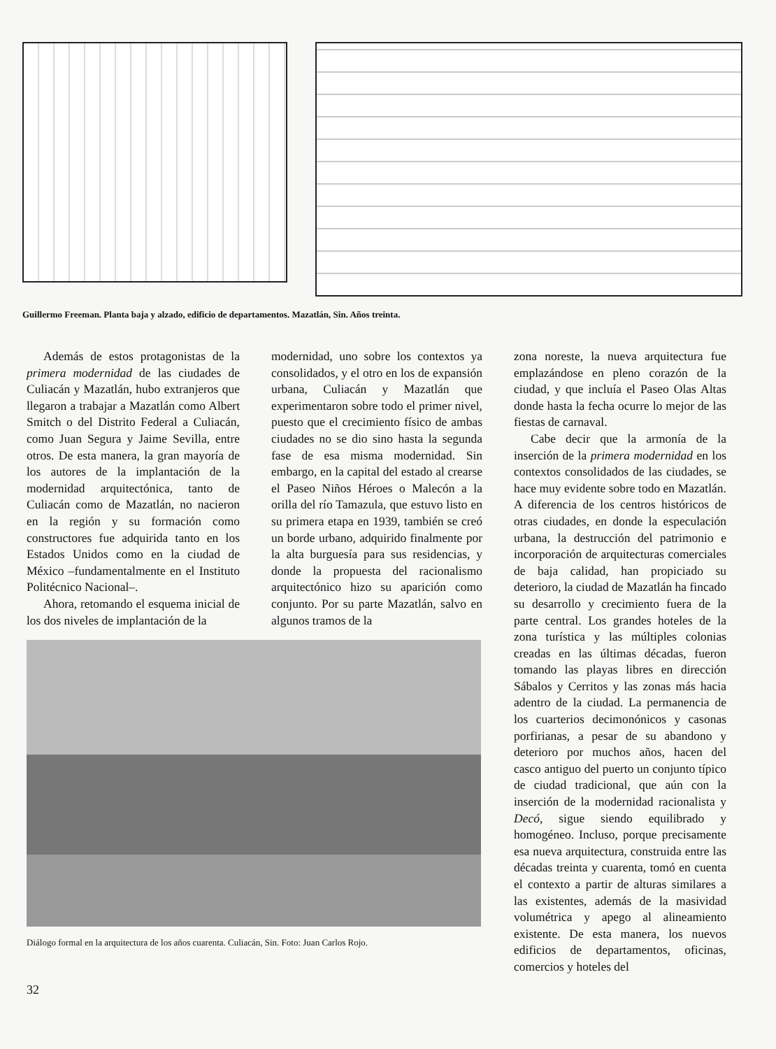Guillermo Freeman. Planta baja y alzado, edificio de departamentos. Mazatlán, Sin. Años treinta.
Además de estos protagonistas de la primera modernidad de las ciudades de Culiacán y Mazatlán, hubo extranjeros que llegaron a trabajar a Mazatlán como Albert Smitch o del Distrito Federal a Culiacán, como Juan Segura y Jaime Sevilla, entre otros. De esta manera, la gran mayoría de los autores de la implantación de la modernidad arquitectónica, tanto de Culiacán como de Mazatlán, no nacieron en la región y su formación como constructores fue adquirida tanto en los Estados Unidos como en la ciudad de México –fundamentalmente en el Instituto Politécnico Nacional–.
Ahora, retomando el esquema inicial de los dos niveles de implantación de la
modernidad, uno sobre los contextos ya consolidados, y el otro en los de expansión urbana, Culiacán y Mazatlán que experimentaron sobre todo el primer nivel, puesto que el crecimiento físico de ambas ciudades no se dio sino hasta la segunda fase de esa misma modernidad. Sin embargo, en la capital del estado al crearse el Paseo Niños Héroes o Malecón a la orilla del río Tamazula, que estuvo listo en su primera etapa en 1939, también se creó un borde urbano, adquirido finalmente por la alta burguesía para sus residencias, y donde la propuesta del racionalismo arquitectónico hizo su aparición como conjunto. Por su parte Mazatlán, salvo en algunos tramos de la
zona noreste, la nueva arquitectura fue emplazándose en pleno corazón de la ciudad, y que incluía el Paseo Olas Altas donde hasta la fecha ocurre lo mejor de las fiestas de carnaval.
Cabe decir que la armonía de la inserción de la primera modernidad en los contextos consolidados de las ciudades, se hace muy evidente sobre todo en Mazatlán. A diferencia de los centros históricos de otras ciudades, en donde la especulación urbana, la destrucción del patrimonio e incorporación de arquitecturas comerciales de baja calidad, han propiciado su deterioro, la ciudad de Mazatlán ha fincado su desarrollo y crecimiento fuera de la parte central. Los grandes hoteles de la zona turística y las múltiples colonias creadas en las últimas décadas, fueron tomando las playas libres en dirección Sábalos y Cerritos y las zonas más hacia adentro de la ciudad. La permanencia de los cuarterios decimonónicos y casonas porfirianas, a pesar de su abandono y deterioro por muchos años, hacen del casco antiguo del puerto un conjunto típico de ciudad tradicional, que aún con la inserción de la modernidad racionalista y Decó, sigue siendo equilibrado y homogéneo. Incluso, porque precisamente esa nueva arquitectura, construida entre las décadas treinta y cuarenta, tomó en cuenta el contexto a partir de alturas similares a las existentes, además de la masividad volumétrica y apego al alineamiento existente. De esta manera, los nuevos edificios de departamentos, oficinas, comercios y hoteles del
Diálogo formal en la arquitectura de los años cuarenta. Culiacán, Sin. Foto: Juan Carlos Rojo.
32